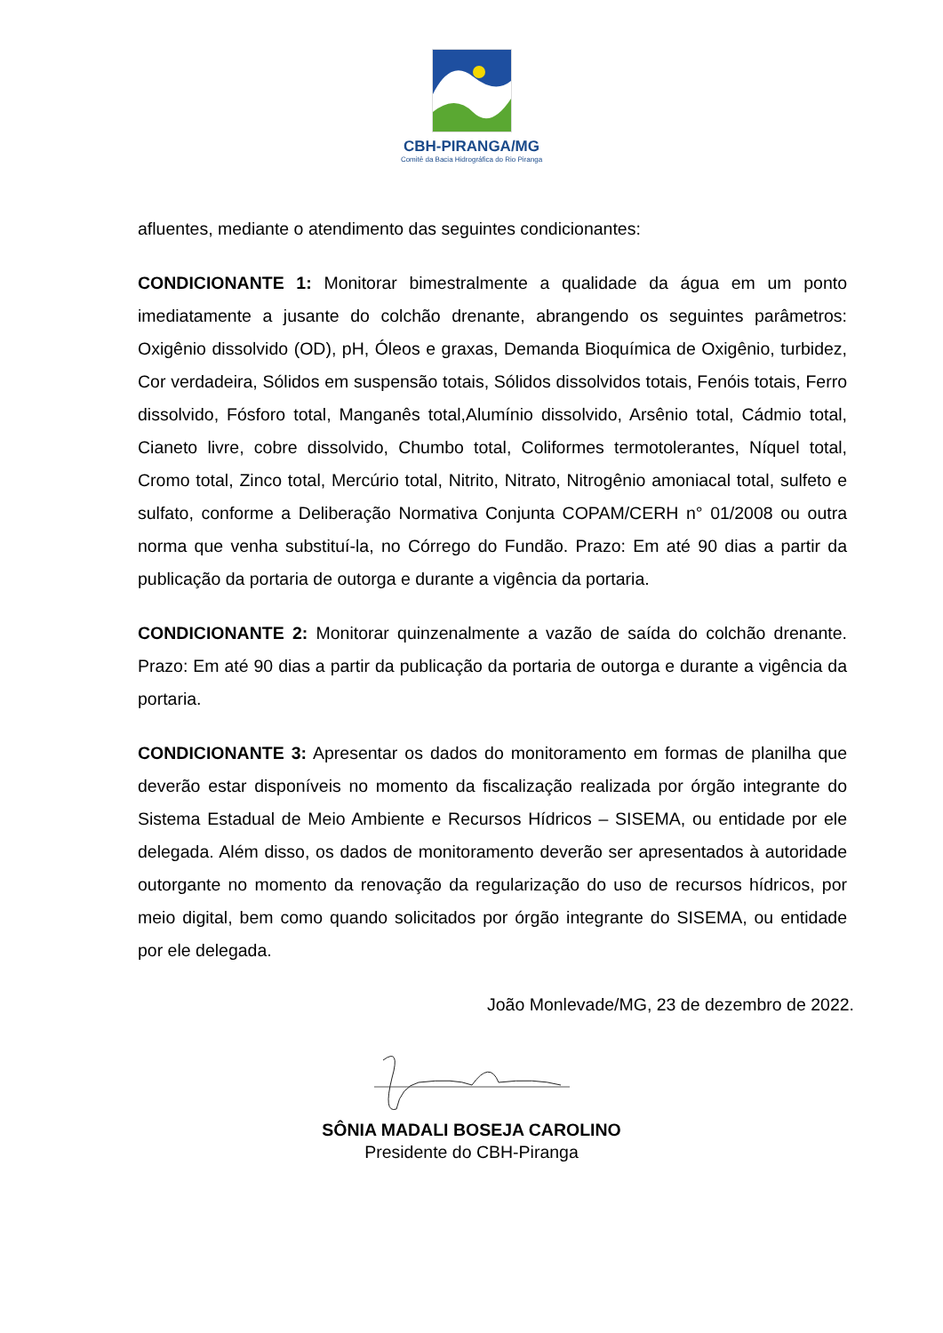CBH-PIRANGA/MG
Comitê da Bacia Hidrográfica do Rio Piranga
afluentes, mediante o atendimento das seguintes condicionantes:
CONDICIONANTE 1: Monitorar bimestralmente a qualidade da água em um ponto imediatamente a jusante do colchão drenante, abrangendo os seguintes parâmetros: Oxigênio dissolvido (OD), pH, Óleos e graxas, Demanda Bioquímica de Oxigênio, turbidez, Cor verdadeira, Sólidos em suspensão totais, Sólidos dissolvidos totais, Fenóis totais, Ferro dissolvido, Fósforo total, Manganês total,Alumínio dissolvido, Arsênio total, Cádmio total, Cianeto livre, cobre dissolvido, Chumbo total, Coliformes termotolerantes, Níquel total, Cromo total, Zinco total, Mercúrio total, Nitrito, Nitrato, Nitrogênio amoniacal total, sulfeto e sulfato, conforme a Deliberação Normativa Conjunta COPAM/CERH n° 01/2008 ou outra norma que venha substituí-la, no Córrego do Fundão. Prazo: Em até 90 dias a partir da publicação da portaria de outorga e durante a vigência da portaria.
CONDICIONANTE 2: Monitorar quinzenalmente a vazão de saída do colchão drenante. Prazo: Em até 90 dias a partir da publicação da portaria de outorga e durante a vigência da portaria.
CONDICIONANTE 3: Apresentar os dados do monitoramento em formas de planilha que deverão estar disponíveis no momento da fiscalização realizada por órgão integrante do Sistema Estadual de Meio Ambiente e Recursos Hídricos – SISEMA, ou entidade por ele delegada. Além disso, os dados de monitoramento deverão ser apresentados à autoridade outorgante no momento da renovação da regularização do uso de recursos hídricos, por meio digital, bem como quando solicitados por órgão integrante do SISEMA, ou entidade por ele delegada.
João Monlevade/MG, 23 de dezembro de 2022.
SÔNIA MADALI BOSEJA CAROLINO
Presidente do CBH-Piranga